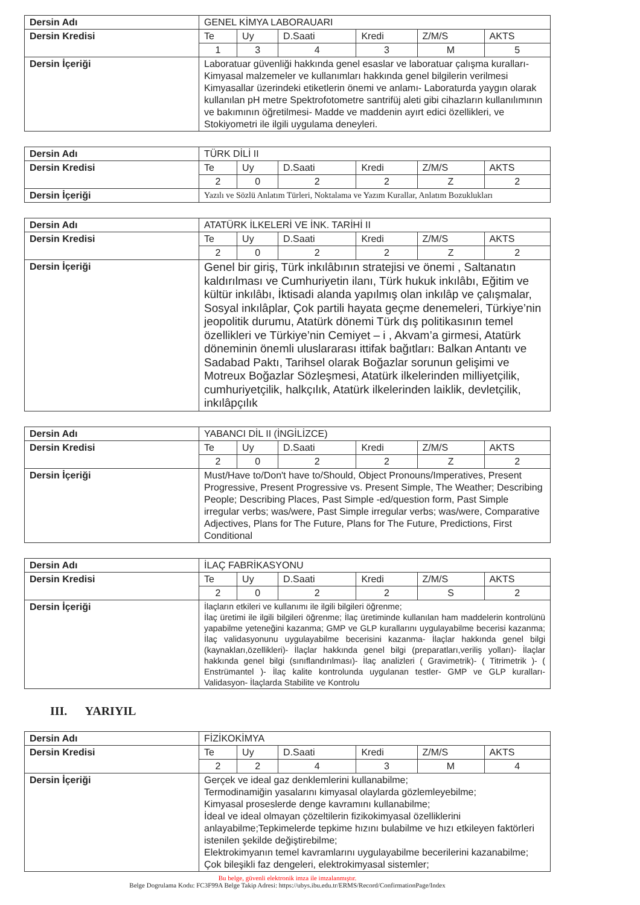| Dersin Adı | GENEL KİMYA LABORAUARI | | | | | |
| Dersin Kredisi | Te | Uy | D.Saati | Kredi | Z/M/S | AKTS |
| | 1 | 3 | 4 | 3 | M | 5 |
| Dersin İçeriği | Laboratuar güvenliği hakkında genel esaslar ve laboratuar çalışma kuralları- Kimyasal malzemeler ve kullanımları hakkında genel bilgilerin verilmesi Kimyasallar üzerindeki etiketlerin önemi ve anlamı- Laboraturda yaygın olarak kullanılan pH metre Spektrofotometre santrifüj aleti gibi cihazların kullanılımının ve bakımının öğretilmesi- Madde ve maddenin ayırt edici özellikleri, ve Stokiyometri ile ilgili uygulama deneyleri. | | | | | |
| Dersin Adı | TÜRK DİLİ II | | | | | |
| Dersin Kredisi | Te | Uy | D.Saati | Kredi | Z/M/S | AKTS |
| | 2 | 0 | 2 | 2 | Z | 2 |
| Dersin İçeriği | Yazılı ve Sözlü Anlatım Türleri, Noktalama ve Yazım Kurallar, Anlatım Bozuklukları | | | | | |
| Dersin Adı | ATATÜRK İLKELERİ VE İNK. TARİHİ II | | | | | |
| Dersin Kredisi | Te | Uy | D.Saati | Kredi | Z/M/S | AKTS |
| | 2 | 0 | 2 | 2 | Z | 2 |
| Dersin İçeriği | Genel bir giriş, Türk inkılâbının stratejisi ve önemi , Saltanatın kaldırılması ve Cumhuriyetin ilanı, Türk hukuk inkılâbı, Eğitim ve kültür inkılâbı, İktisadi alanda yapılmış olan inkılâp ve çalışmalar, Sosyal inkılâplar, Çok partili hayata geçme denemeleri, Türkiye’nin jeopolitik durumu, Atatürk dönemi Türk dış politikasının temel özellikleri ve Türkiye’nin Cemiyet – i , Akvam’a girmesi, Atatürk döneminin önemli uluslararası ittifak bağıtları: Balkan Antantı ve Sadabad Paktı, Tarihsel olarak Boğazlar sorunun gelişimi ve Motreux Boğazlar Sözleşmesi, Atatürk ilkelerinden milliyetçilik, cumhuriyetçilik, halkçılık, Atatürk ilkelerinden laiklik, devletçilik, inkılâpçılık | | | | | |
| Dersin Adı | YABANCI DİL II (İNGİLİZCE) | | | | | |
| Dersin Kredisi | Te | Uy | D.Saati | Kredi | Z/M/S | AKTS |
| | 2 | 0 | 2 | 2 | Z | 2 |
| Dersin İçeriği | Must/Have to/Don't have to/Should, Object Pronouns/Imperatives, Present Progressive, Present Progressive vs. Present Simple, The Weather; Describing People; Describing Places, Past Simple -ed/question form, Past Simple irregular verbs; was/were, Past Simple irregular verbs; was/were, Comparative Adjectives, Plans for The Future, Plans for The Future, Predictions, First Conditional | | | | | |
| Dersin Adı | İLAÇ FABRİKASYONU | | | | | |
| Dersin Kredisi | Te | Uy | D.Saati | Kredi | Z/M/S | AKTS |
| | 2 | 0 | 2 | 2 | S | 2 |
| Dersin İçeriği | İlaçların etkileri ve kullanımı ile ilgili bilgileri öğrenme; İlaç üretimi ile ilgili bilgileri öğrenme; İlaç üretiminde kullanılan ham maddelerin kontrolünü yapabilme yeteneğini kazanma; GMP ve GLP kurallarını uygulayabilme becerisi kazanma; İlaç validasyonunu uygulayabilme becerisini kazanma- İlaçlar hakkında genel bilgi (kaynakları,özellikleri)- İlaçlar hakkında genel bilgi (preparatları,veriliş yolları)- İlaçlar hakkında genel bilgi (sınıflandırılması)- İlaç analizleri ( Gravimetrik)- ( Titrimetrik )- ( Enstrümantel )- İlaç kalite kontrolunda uygulanan testler- GMP ve GLP kuralları- Validasyon- İlaçlarda Stabilite ve Kontrolu | | | | | |
III. YARIYIL
| Dersin Adı | FİZİKOKİMYA | | | | | |
| Dersin Kredisi | Te | Uy | D.Saati | Kredi | Z/M/S | AKTS |
| | 2 | 2 | 4 | 3 | M | 4 |
| Dersin İçeriği | Gerçek ve ideal gaz denklemlerini kullanabilme; Termodinamiğin yasalarını kimyasal olaylarda gözlemleyebilme; Kimyasal proseslerde denge kavramını kullanabilme; İdeal ve ideal olmayan çözeltilerin fizikokimyasal özelliklerini anlayabilme;Tepkimelerde tepkime hızını bulabilme ve hızı etkileyen faktörleri istenilen şekilde değiştirebilme; Elektrokimyanın temel kavramlarını uygulayabilme becerilerini kazanabilme; Çok bileşikli faz dengeleri, elektrokimyasal sistemler; | | | | | |
Bu belge, güvenli elektronik imza ile imzalanmıştır.
Belge Dogrulama Kodu: FC3F99A Belge Takip Adresi: https://ubys.ibu.edu.tr/ERMS/Record/ConfirmationPage/Index